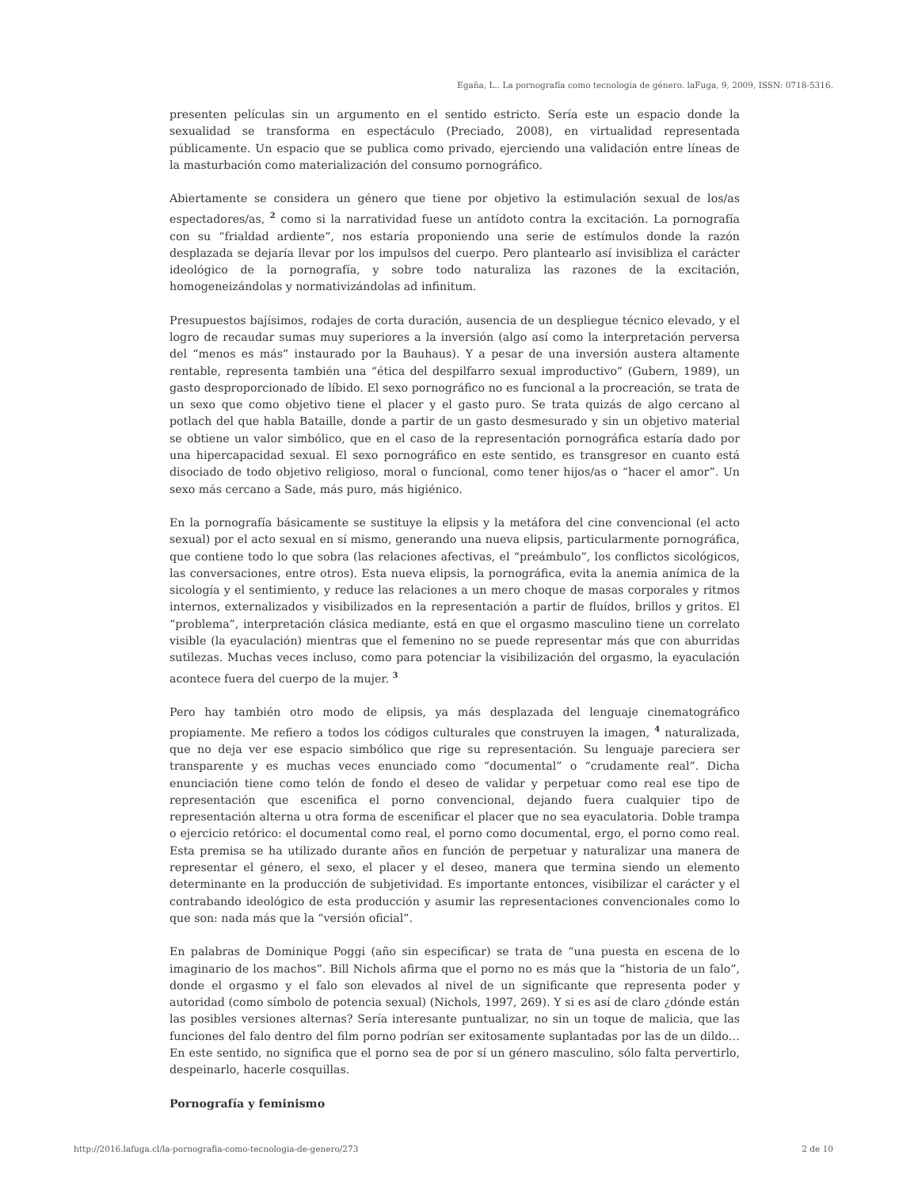Egaña, L.. La pornografía como tecnología de género. laFuga, 9, 2009, ISSN: 0718-5316.
presenten películas sin un argumento en el sentido estricto. Sería este un espacio donde la sexualidad se transforma en espectáculo (Preciado, 2008), en virtualidad representada públicamente. Un espacio que se publica como privado, ejerciendo una validación entre líneas de la masturbación como materialización del consumo pornográfico.
Abiertamente se considera un género que tiene por objetivo la estimulación sexual de los/as espectadores/as, <sup>2</sup> como si la narratividad fuese un antídoto contra la excitación. La pornografía con su “frialdad ardiente”, nos estaría proponiendo una serie de estímulos donde la razón desplazada se dejaría llevar por los impulsos del cuerpo. Pero plantearlo así invisibliza el carácter ideológico de la pornografía, y sobre todo naturaliza las razones de la excitación, homogeneizándolas y normativizándolas ad infinitum.
Presupuestos bajísimos, rodajes de corta duración, ausencia de un despliegue técnico elevado, y el logro de recaudar sumas muy superiores a la inversión (algo así como la interpretación perversa del “menos es más” instaurado por la Bauhaus). Y a pesar de una inversión austera altamente rentable, representa también una “ética del despilfarro sexual improductivo” (Gubern, 1989), un gasto desproporcionado de líbido. El sexo pornográfico no es funcional a la procreación, se trata de un sexo que como objetivo tiene el placer y el gasto puro. Se trata quizás de algo cercano al potlach del que habla Bataille, donde a partir de un gasto desmesurado y sin un objetivo material se obtiene un valor simbólico, que en el caso de la representación pornográfica estaría dado por una hipercapacidad sexual. El sexo pornográfico en este sentido, es transgresor en cuanto está disociado de todo objetivo religioso, moral o funcional, como tener hijos/as o “hacer el amor”. Un sexo más cercano a Sade, más puro, más higiénico.
En la pornografía básicamente se sustituye la elipsis y la metáfora del cine convencional (el acto sexual) por el acto sexual en sí mismo, generando una nueva elipsis, particularmente pornográfica, que contiene todo lo que sobra (las relaciones afectivas, el “preámbulo”, los conflictos sicológicos, las conversaciones, entre otros). Esta nueva elipsis, la pornográfica, evita la anemia anímica de la sicología y el sentimiento, y reduce las relaciones a un mero choque de masas corporales y ritmos internos, externalizados y visibilizados en la representación a partir de fluídos, brillos y gritos. El “problema”, interpretación clásica mediante, está en que el orgasmo masculino tiene un correlato visible (la eyaculación) mientras que el femenino no se puede representar más que con aburridas sutilezas. Muchas veces incluso, como para potenciar la visibilización del orgasmo, la eyaculación acontece fuera del cuerpo de la mujer. <sup>3</sup>
Pero hay también otro modo de elipsis, ya más desplazada del lenguaje cinematográfico propiamente. Me refiero a todos los códigos culturales que construyen la imagen, <sup>4</sup> naturalizada, que no deja ver ese espacio simbólico que rige su representación. Su lenguaje pareciera ser transparente y es muchas veces enunciado como “documental” o “crudamente real”. Dicha enunciación tiene como telón de fondo el deseo de validar y perpetuar como real ese tipo de representación que escenifica el porno convencional, dejando fuera cualquier tipo de representación alterna u otra forma de escenificar el placer que no sea eyaculatoria. Doble trampa o ejercicio retórico: el documental como real, el porno como documental, ergo, el porno como real. Esta premisa se ha utilizado durante años en función de perpetuar y naturalizar una manera de representar el género, el sexo, el placer y el deseo, manera que termina siendo un elemento determinante en la producción de subjetividad. Es importante entonces, visibilizar el carácter y el contrabando ideológico de esta producción y asumir las representaciones convencionales como lo que son: nada más que la “versión oficial”.
En palabras de Dominique Poggi (año sin especificar) se trata de “una puesta en escena de lo imaginario de los machos”. Bill Nichols afirma que el porno no es más que la “historia de un falo”, donde el orgasmo y el falo son elevados al nivel de un significante que representa poder y autoridad (como símbolo de potencia sexual) (Nichols, 1997, 269). Y si es así de claro ¿dónde están las posibles versiones alternas? Sería interesante puntualizar, no sin un toque de malicia, que las funciones del falo dentro del film porno podrían ser exitosamente suplantadas por las de un dildo… En este sentido, no significa que el porno sea de por sí un género masculino, sólo falta pervertirlo, despeinarlo, hacerle cosquillas.
Pornografía y feminismo
http://2016.lafuga.cl/la-pornografia-como-tecnologia-de-genero/273 2 de 10